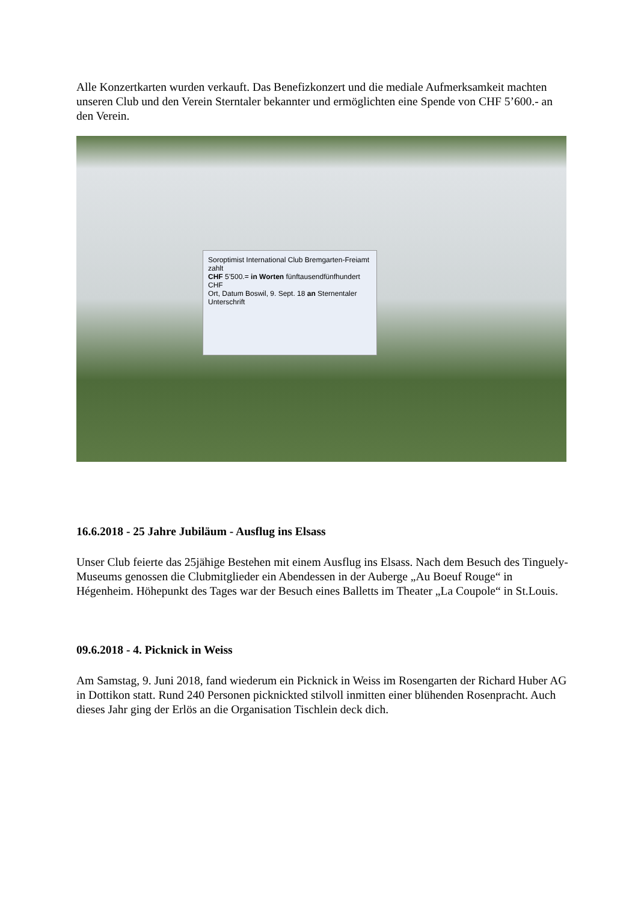Alle Konzertkarten wurden verkauft. Das Benefizkonzert und die mediale Aufmerksamkeit machten unseren Club und den Verein Sterntaler bekannter und ermöglichten eine Spende von CHF 5’600.- an den Verein.
Soroptimist International Club Bremgarten-Freiamt zahlt
CHF 5’500.= in Worten fünftausendfünfhundert CHF
Ort, Datum Boswil, 9. Sept. 18 an Sternentaler
Unterschrift
16.6.2018 - 25 Jahre Jubiläum - Ausflug ins Elsass
Unser Club feierte das 25jähige Bestehen mit einem Ausflug ins Elsass. Nach dem Besuch des Tinguely-Museums genossen die Clubmitglieder ein Abendessen in der Auberge „Au Boeuf Rouge“ in Hégenheim. Höhepunkt des Tages war der Besuch eines Balletts im Theater „La Coupole“ in St.Louis.
09.6.2018 - 4. Picknick in Weiss
Am Samstag, 9. Juni 2018, fand wiederum ein Picknick in Weiss im Rosengarten der Richard Huber AG in Dottikon statt. Rund 240 Personen picknickted stilvoll inmitten einer blühenden Rosenpracht. Auch dieses Jahr ging der Erlös an die Organisation Tischlein deck dich.